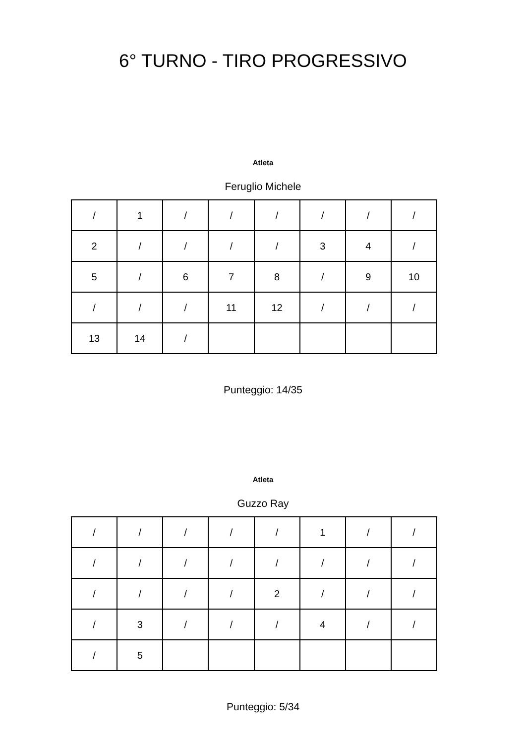6° TURNO - TIRO PROGRESSIVO
Atleta
Feruglio Michele
| / | 1 | / | / | / | / | / | / |
| 2 | / | / | / | / | 3 | 4 | / |
| 5 | / | 6 | 7 | 8 | / | 9 | 10 |
| / | / | / | 11 | 12 | / | / | / |
| 13 | 14 | / | | | | | |
Punteggio: 14/35
Atleta
Guzzo Ray
| / | / | / | / | / | 1 | / | / |
| / | / | / | / | / | / | / | / |
| / | / | / | / | 2 | / | / | / |
| / | 3 | / | / | / | 4 | / | / |
| / | 5 | | | | | | |
Punteggio: 5/34